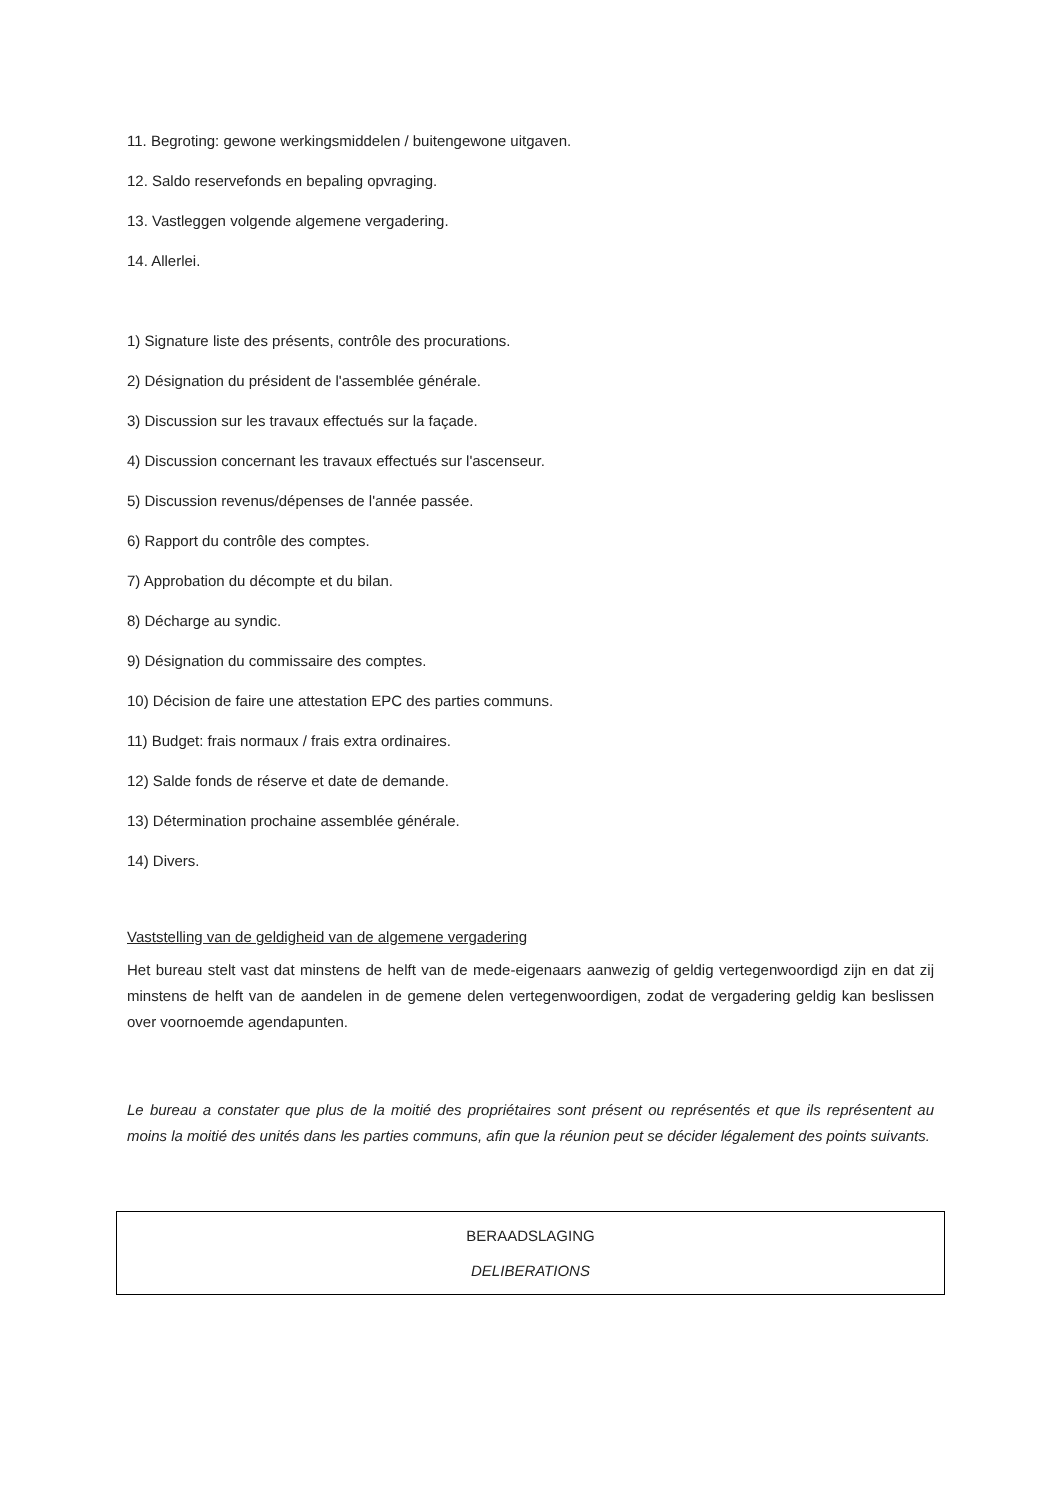11. Begroting: gewone werkingsmiddelen / buitengewone uitgaven.
12. Saldo reservefonds en bepaling opvraging.
13. Vastleggen volgende algemene vergadering.
14. Allerlei.
1) Signature liste des présents, contrôle des procurations.
2) Désignation du président de l'assemblée générale.
3) Discussion sur les travaux effectués sur la façade.
4) Discussion concernant les travaux effectués sur l'ascenseur.
5) Discussion revenus/dépenses de l'année passée.
6) Rapport du contrôle des comptes.
7) Approbation du décompte et du bilan.
8) Décharge au syndic.
9) Désignation du commissaire des comptes.
10) Décision de faire une attestation EPC des parties communs.
11) Budget: frais normaux / frais extra ordinaires.
12) Salde fonds de réserve et date de demande.
13) Détermination prochaine assemblée générale.
14) Divers.
Vaststelling van de geldigheid van de algemene vergadering
Het bureau stelt vast dat minstens de helft van de mede-eigenaars aanwezig of geldig vertegenwoordigd zijn en dat zij minstens de helft van de aandelen in de gemene delen vertegenwoordigen, zodat de vergadering geldig kan beslissen over voornoemde agendapunten.
Le bureau a constater que plus de la moitié des propriétaires sont présent ou représentés et que ils représentent au moins la moitié des unités dans les parties communs, afin que la réunion peut se décider légalement des points suivants.
BERAADSLAGING
DELIBERATIONS